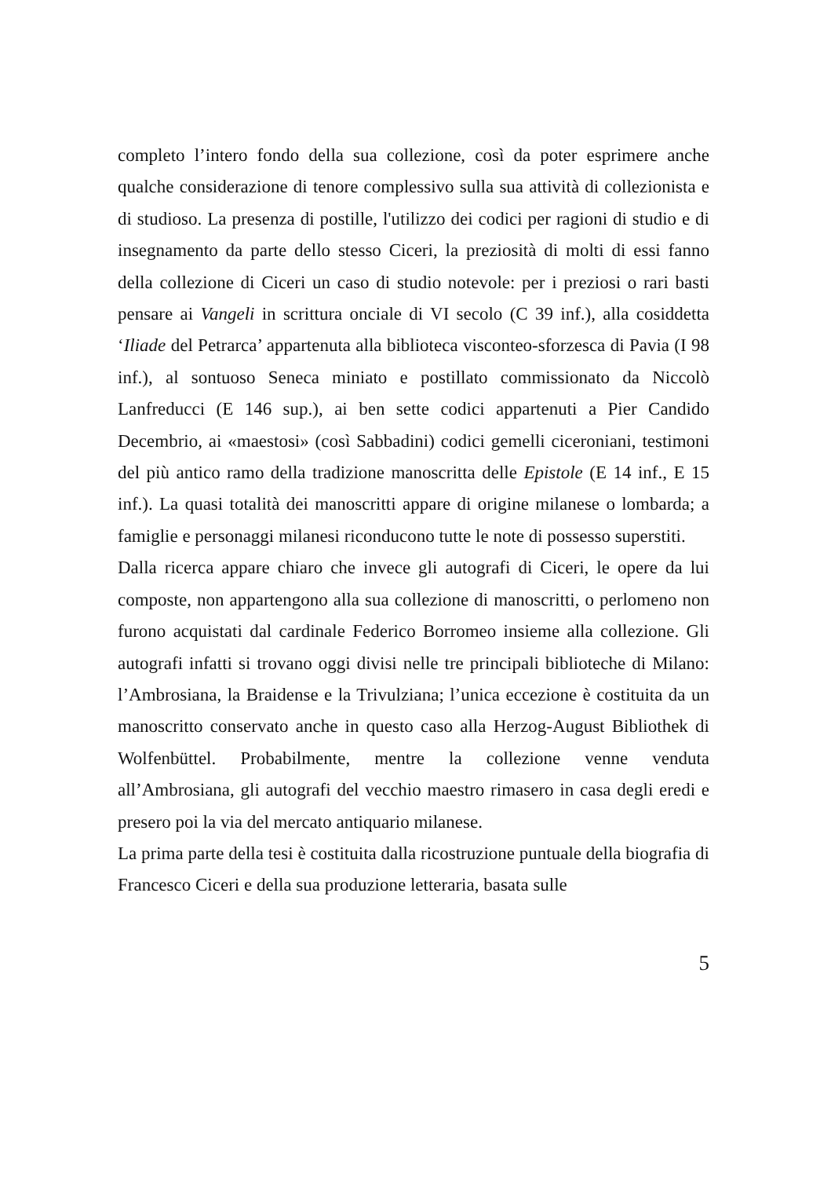completo l’intero fondo della sua collezione, così da poter esprimere anche qualche considerazione di tenore complessivo sulla sua attività di collezionista e di studioso. La presenza di postille, l'utilizzo dei codici per ragioni di studio e di insegnamento da parte dello stesso Ciceri, la preziosità di molti di essi fanno della collezione di Ciceri un caso di studio notevole: per i preziosi o rari basti pensare ai Vangeli in scrittura onciale di VI secolo (C 39 inf.), alla cosiddetta ‘Iliade del Petrarca’ appartenuta alla biblioteca visconteo-sforzesca di Pavia (I 98 inf.), al sontuoso Seneca miniato e postillato commissionato da Niccolò Lanfreducci (E 146 sup.), ai ben sette codici appartenuti a Pier Candido Decembrio, ai «maestosi» (così Sabbadini) codici gemelli ciceroniani, testimoni del più antico ramo della tradizione manoscritta delle Epistole (E 14 inf., E 15 inf.). La quasi totalità dei manoscritti appare di origine milanese o lombarda; a famiglie e personaggi milanesi riconducono tutte le note di possesso superstiti.
Dalla ricerca appare chiaro che invece gli autografi di Ciceri, le opere da lui composte, non appartengono alla sua collezione di manoscritti, o perlomeno non furono acquistati dal cardinale Federico Borromeo insieme alla collezione. Gli autografi infatti si trovano oggi divisi nelle tre principali biblioteche di Milano: l’Ambrosiana, la Braidense e la Trivulziana; l’unica eccezione è costituita da un manoscritto conservato anche in questo caso alla Herzog-August Bibliothek di Wolfenbüttel. Probabilmente, mentre la collezione venne venduta all’Ambrosiana, gli autografi del vecchio maestro rimasero in casa degli eredi e presero poi la via del mercato antiquario milanese.
La prima parte della tesi è costituita dalla ricostruzione puntuale della biografia di Francesco Ciceri e della sua produzione letteraria, basata sulle
5